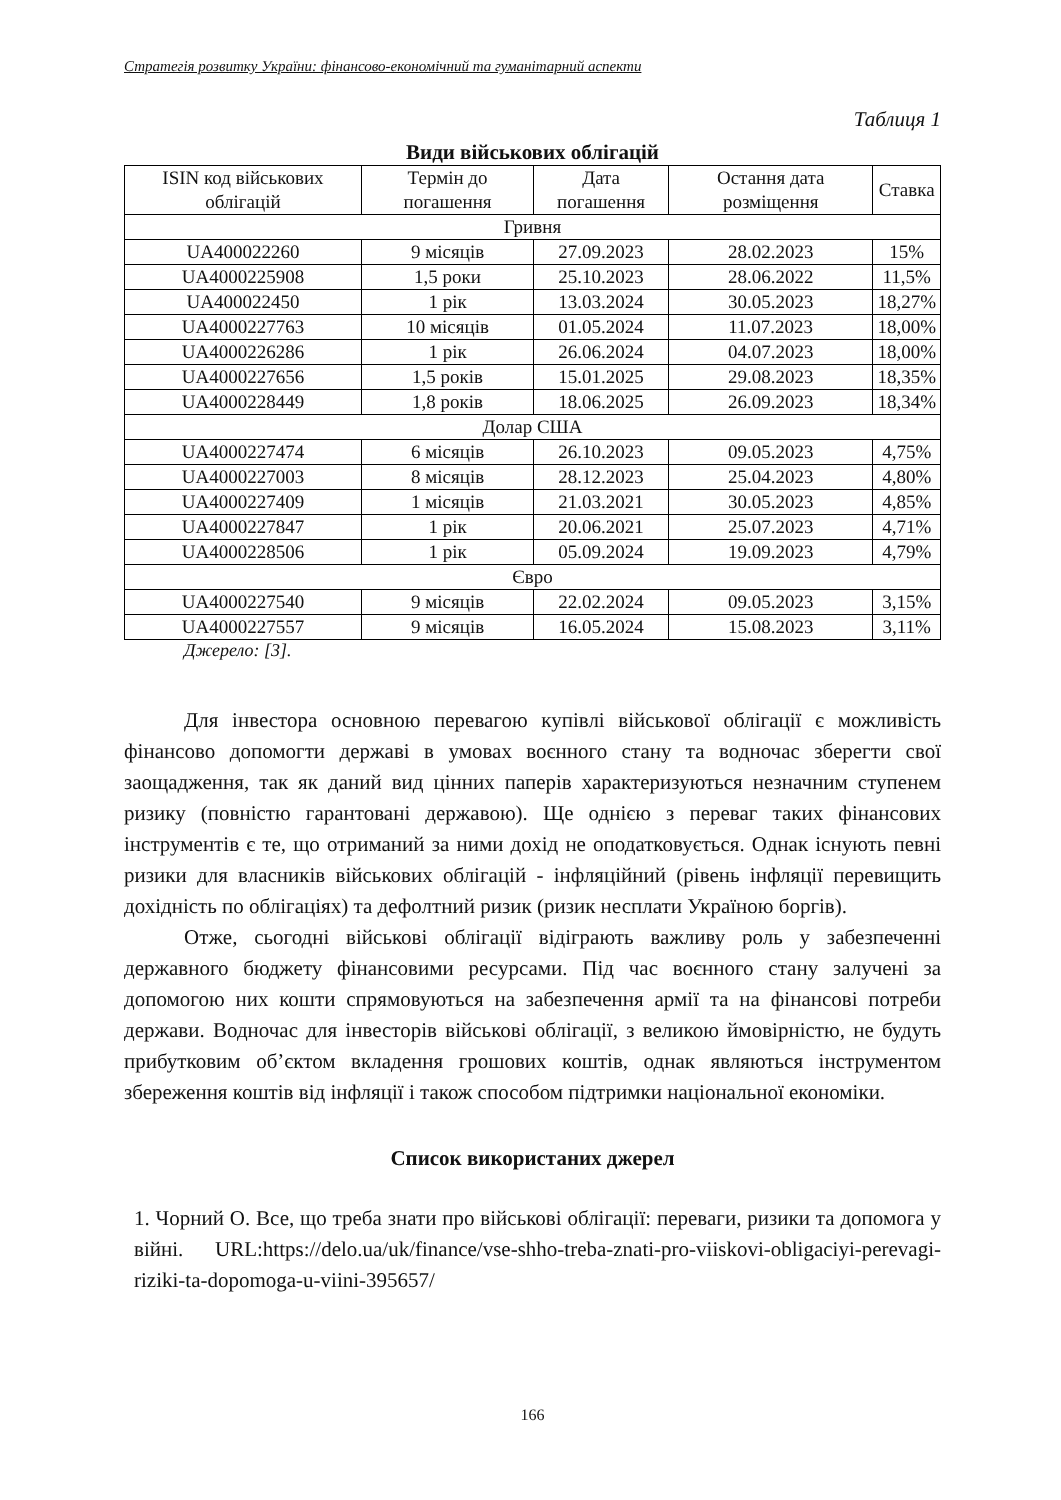Стратегія розвитку України: фінансово-економічний та гуманітарний аспекти
Таблиця 1
Види військових облігацій
| ISIN код військових облігацій | Термін до погашення | Дата погашення | Остання дата розміщення | Ставка |
| --- | --- | --- | --- | --- |
| Гривня | | | | |
| UA400022260 | 9 місяців | 27.09.2023 | 28.02.2023 | 15% |
| UA4000225908 | 1,5 роки | 25.10.2023 | 28.06.2022 | 11,5% |
| UA400022450 | 1 рік | 13.03.2024 | 30.05.2023 | 18,27% |
| UA4000227763 | 10 місяців | 01.05.2024 | 11.07.2023 | 18,00% |
| UA4000226286 | 1 рік | 26.06.2024 | 04.07.2023 | 18,00% |
| UA4000227656 | 1,5 років | 15.01.2025 | 29.08.2023 | 18,35% |
| UA4000228449 | 1,8 років | 18.06.2025 | 26.09.2023 | 18,34% |
| Долар США | | | | |
| UA4000227474 | 6 місяців | 26.10.2023 | 09.05.2023 | 4,75% |
| UA4000227003 | 8 місяців | 28.12.2023 | 25.04.2023 | 4,80% |
| UA4000227409 | 1 місяців | 21.03.2021 | 30.05.2023 | 4,85% |
| UA4000227847 | 1 рік | 20.06.2021 | 25.07.2023 | 4,71% |
| UA4000228506 | 1 рік | 05.09.2024 | 19.09.2023 | 4,79% |
| Євро | | | | |
| UA4000227540 | 9 місяців | 22.02.2024 | 09.05.2023 | 3,15% |
| UA4000227557 | 9 місяців | 16.05.2024 | 15.08.2023 | 3,11% |
Джерело: [3].
Для інвестора основною перевагою купівлі військової облігації є можливість фінансово допомогти державі в умовах воєнного стану та водночас зберегти свої заощадження, так як даний вид цінних паперів характеризуються незначним ступенем ризику (повністю гарантовані державою). Ще однією з переваг таких фінансових інструментів є те, що отриманий за ними дохід не оподатковується. Однак існують певні ризики для власників військових облігацій - інфляційний (рівень інфляції перевищить дохідність по облігаціях) та дефолтний ризик (ризик несплати Україною боргів).
Отже, сьогодні військові облігації відіграють важливу роль у забезпеченні державного бюджету фінансовими ресурсами. Під час воєнного стану залучені за допомогою них кошти спрямовуються на забезпечення армії та на фінансові потреби держави. Водночас для інвесторів військові облігації, з великою ймовірністю, не будуть прибутковим об’єктом вкладення грошових коштів, однак являються інструментом збереження коштів від інфляції і також способом підтримки національної економіки.
Список використаних джерел
1. Чорний О. Все, що треба знати про військові облігації: переваги, ризики та допомога у війні. URL:https://delo.ua/uk/finance/vse-shho-treba-znati-pro-viiskovi-obligaciyi-perevagi-riziki-ta-dopomoga-u-viini-395657/
166